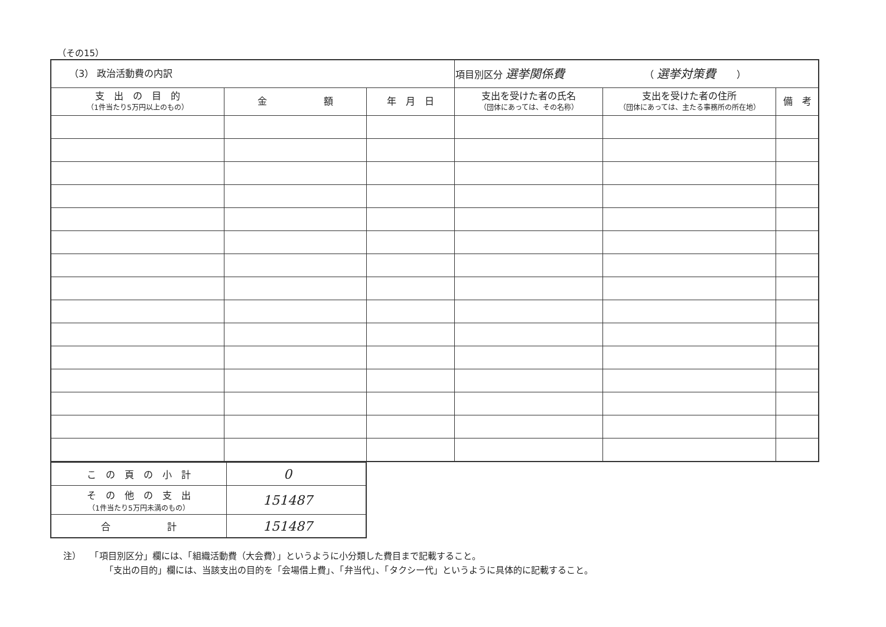（その15）
| （3） 政治活動費の内訳 | | | 項目別区分 選挙関係費 （ 選挙対策費 ） | | |
| 支 出 の 目 的 （1件当たり5万円以上のもの） | 金 額 | 年 月 日 | 支出を受けた者の氏名 （団体にあっては、その名称） | 支出を受けた者の住所 （団体にあっては、主たる事務所の所在地） | 備 考 |
| こ の 頁 の 小 計 | 0 |
| そ の 他 の 支 出 （1件当たり5万円未満のもの） | 151487 |
| 合 計 | 151487 |
注）　　「項目別区分」欄には、「組織活動費（大会費）」というように小分類した費目まで記載すること。
「支出の目的」欄には、当該支出の目的を「会場借上費」、「弁当代」、「タクシー代」というように具体的に記載すること。